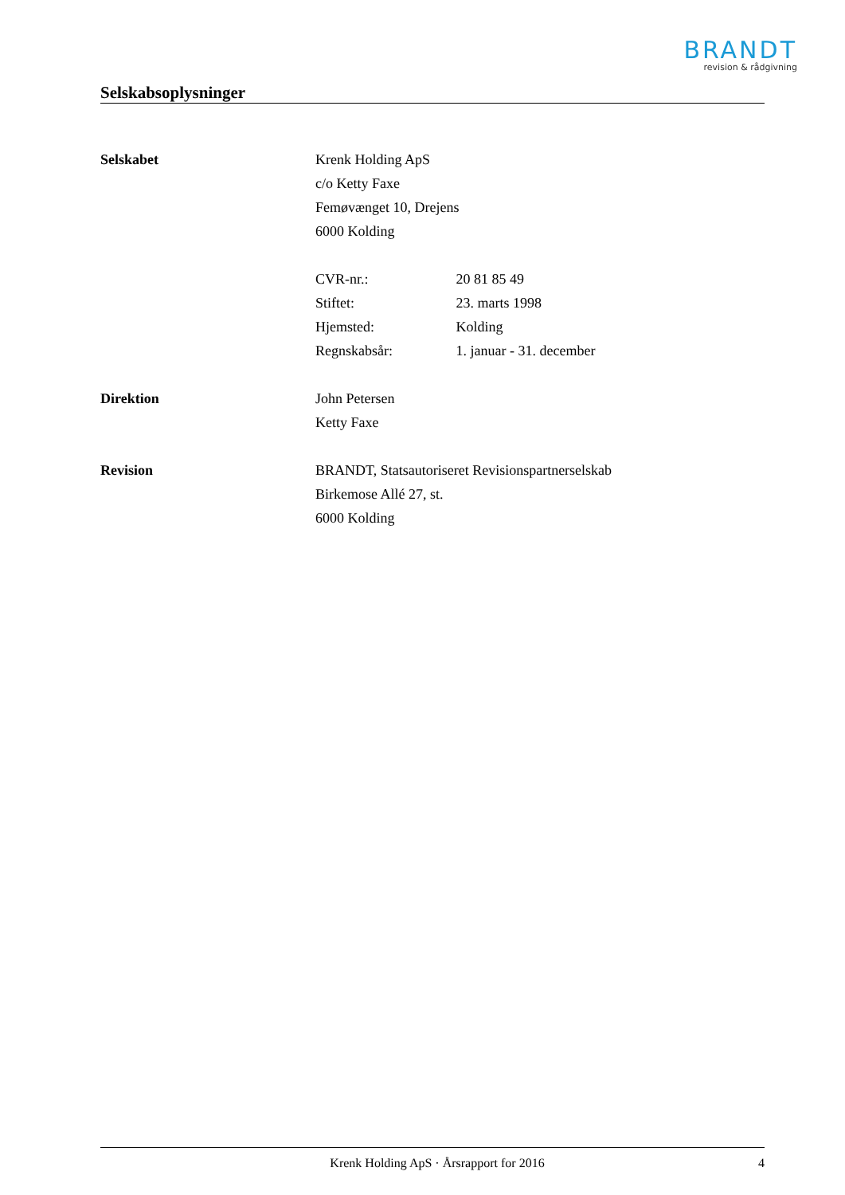BRANDT
revision & rådgivning
Selskabsoplysninger
Selskabet Krenk Holding ApS
c/o Ketty Faxe
Femøvænget 10, Drejens
6000 Kolding
CVR-nr.: 20 81 85 49
Stiftet: 23. marts 1998
Hjemsted: Kolding
Regnskabsår: 1. januar - 31. december
Direktion John Petersen
Ketty Faxe
Revision BRANDT, Statsautoriseret Revisionspartnerselskab
Birkemose Allé 27, st.
6000 Kolding
Krenk Holding ApS · Årsrapport for 2016
4